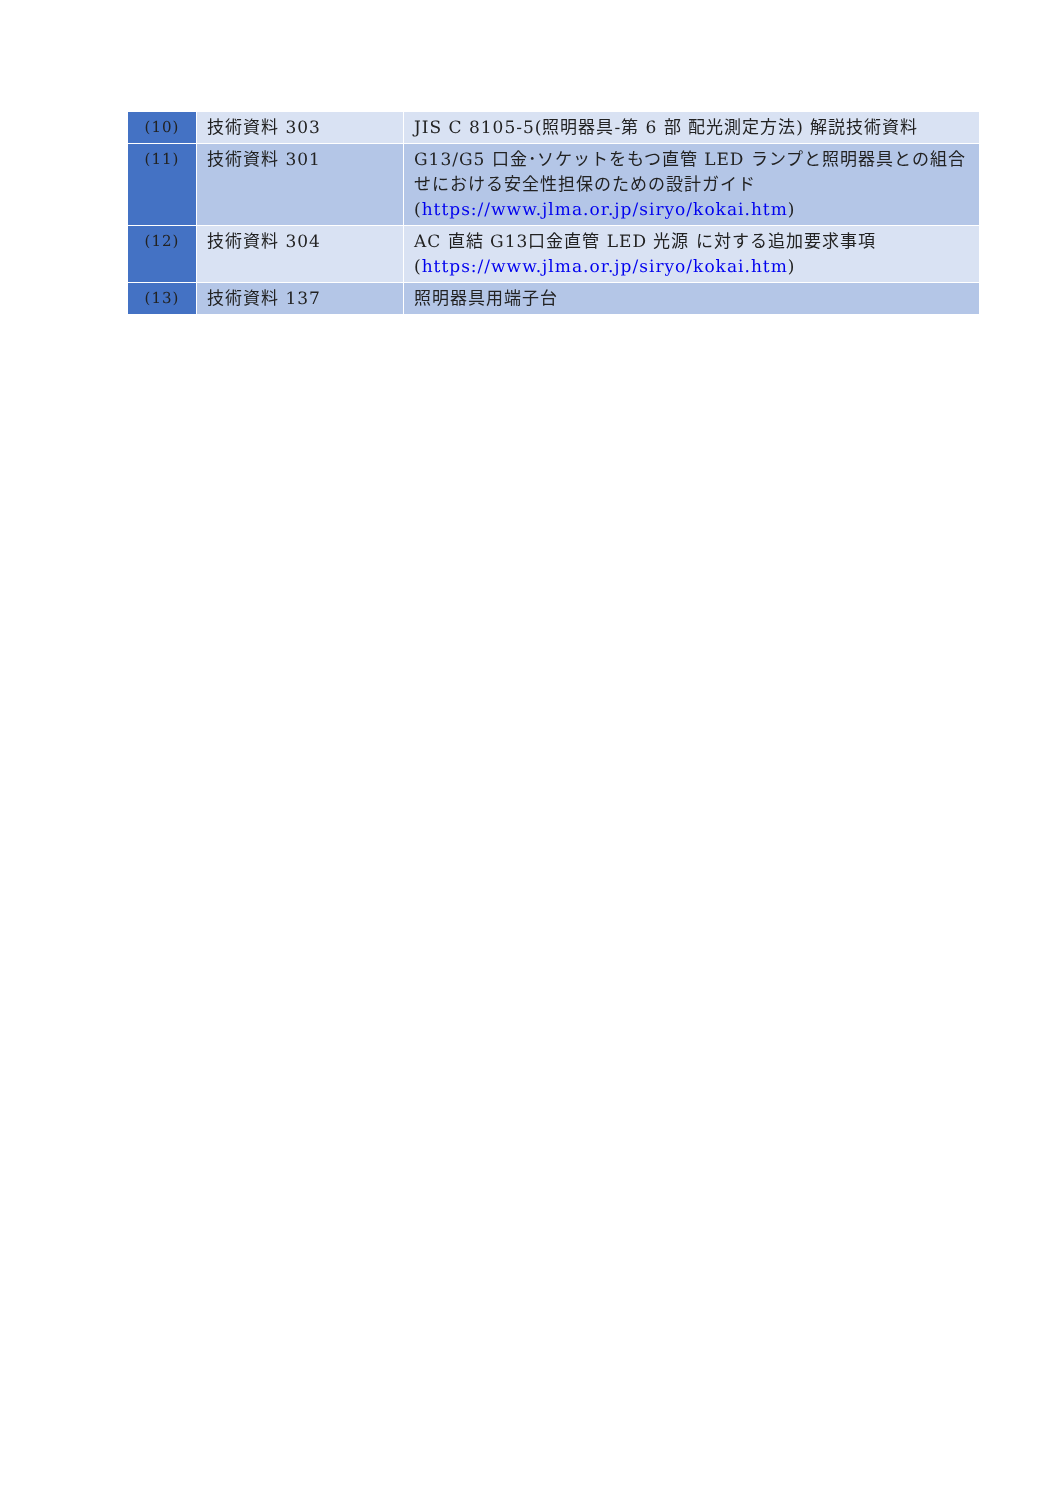| (10) | 技術資料 303 | JIS C 8105-5(照明器具-第 6 部 配光測定方法) 解説技術資料 |
| (11) | 技術資料 301 | G13/G5 口金･ソケットをもつ直管 LED ランプと照明器具との組合せにおける安全性担保のための設計ガイド ( https://www.jlma.or.jp/siryo/kokai.htm ) |
| (12) | 技術資料 304 | AC 直結 G13口金直管 LED 光源 に対する追加要求事項 ( https://www.jlma.or.jp/siryo/kokai.htm ) |
| (13) | 技術資料 137 | 照明器具用端子台 |